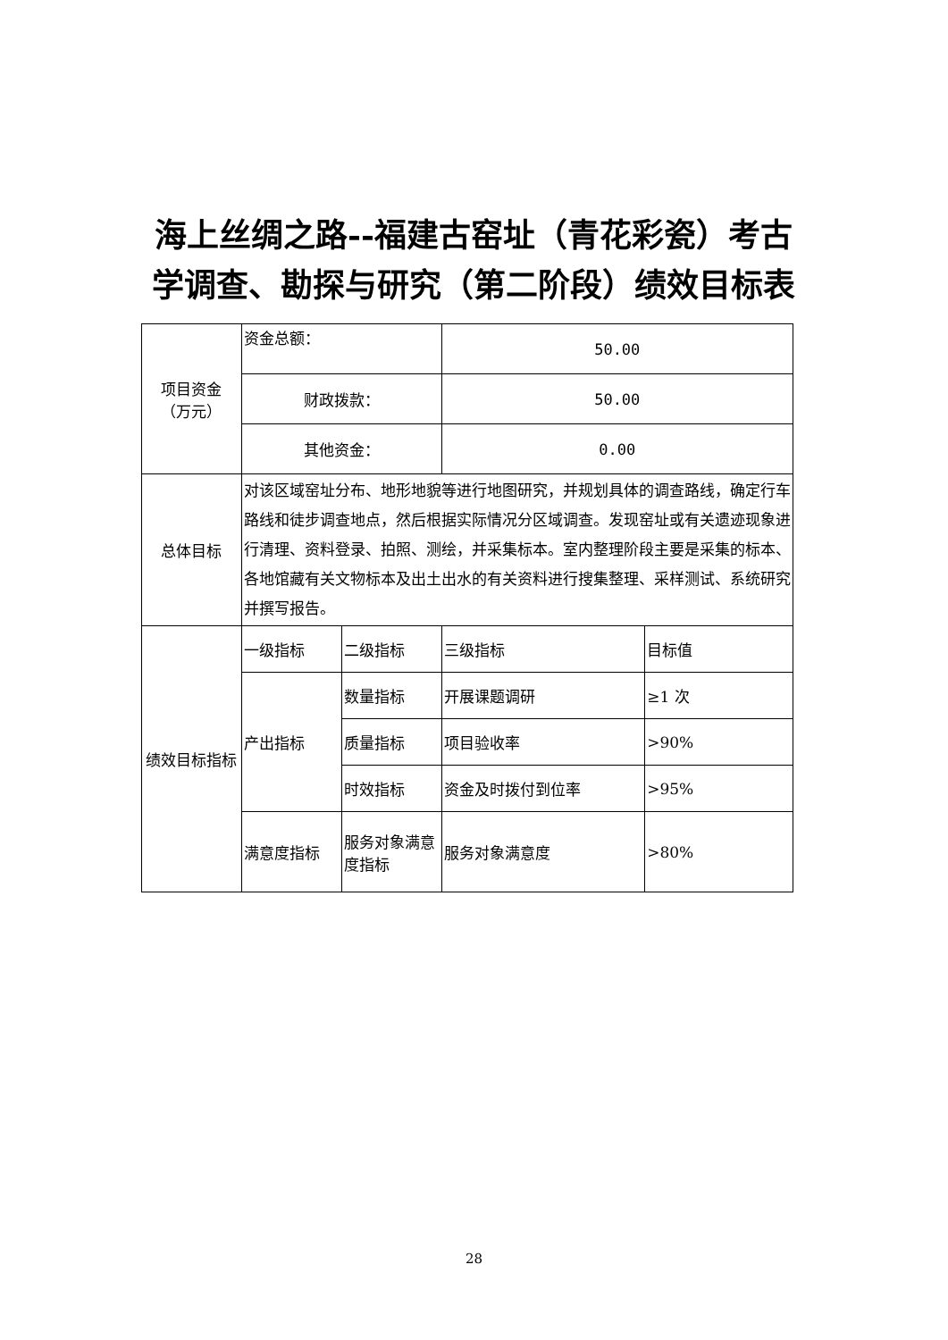海上丝绸之路--福建古窑址（青花彩瓷）考古学调查、勘探与研究（第二阶段）绩效目标表
| 项目资金 （万元） | 资金总额： | | 50.00 | |
| | 财政拨款： | | 50.00 | |
| | 其他资金： | | 0.00 | |
| 总体目标 | 对该区域窑址分布、地形地貌等进行地图研究，并规划具体的调查路线，确定行车路线和徒步调查地点，然后根据实际情况分区域调查。发现窑址或有关遗迹现象进行清理、资料登录、拍照、测绘，并采集标本。室内整理阶段主要是采集的标本、各地馆藏有关文物标本及出土出水的有关资料进行搜集整理、采样测试、系统研究并撰写报告。 | | | |
| 绩效目标指标 | 一级指标 | 二级指标 | 三级指标 | 目标值 |
| | 产出指标 | 数量指标 | 开展课题调研 | ≥1 次 |
| | | 质量指标 | 项目验收率 | >90% |
| | | 时效指标 | 资金及时拨付到位率 | >95% |
| | 满意度指标 | 服务对象满意度指标 | 服务对象满意度 | >80% |
28